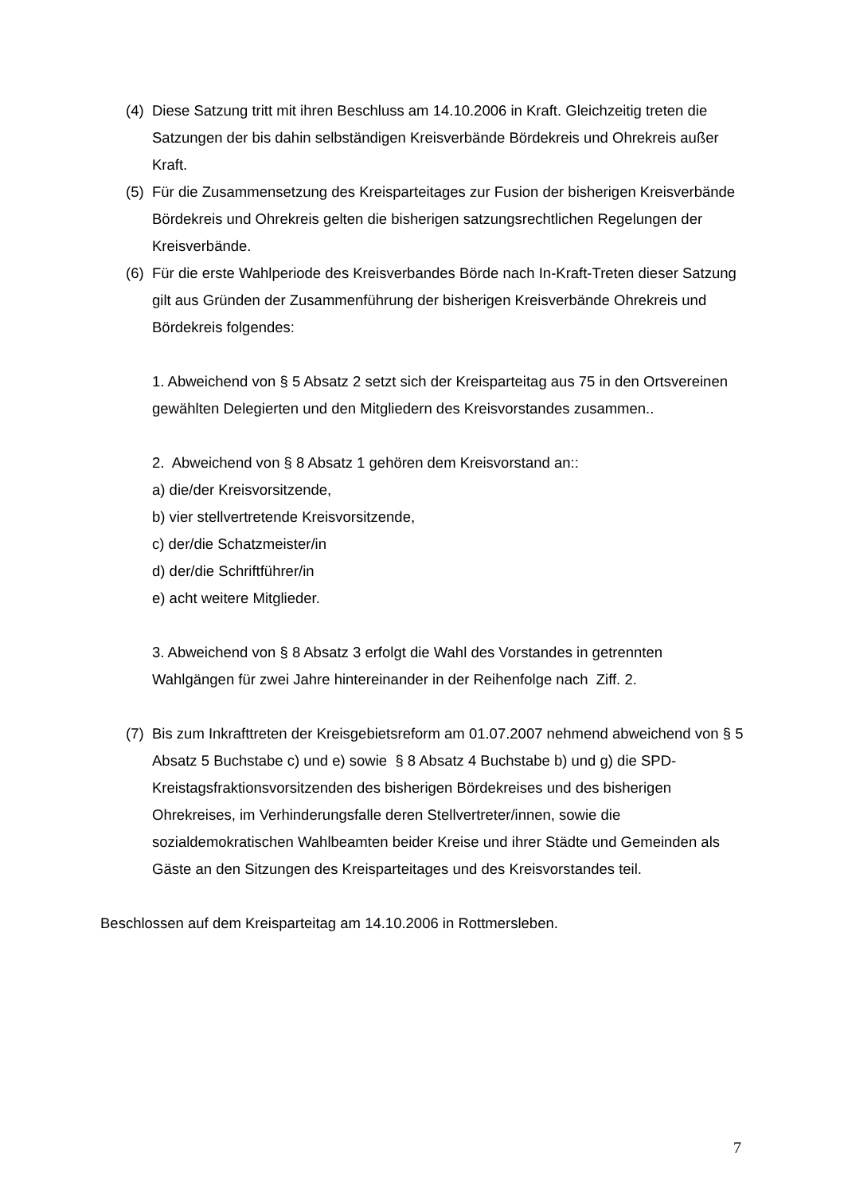(4) Diese Satzung tritt mit ihren Beschluss am 14.10.2006 in Kraft. Gleichzeitig treten die Satzungen der bis dahin selbständigen Kreisverbände Bördekreis und Ohrekreis außer Kraft.
(5) Für die Zusammensetzung des Kreisparteitages zur Fusion der bisherigen Kreisverbände Bördekreis und Ohrekreis gelten die bisherigen satzungsrechtlichen Regelungen der Kreisverbände.
(6) Für die erste Wahlperiode des Kreisverbandes Börde nach In-Kraft-Treten dieser Satzung gilt aus Gründen der Zusammenführung der bisherigen Kreisverbände Ohrekreis und Bördekreis folgendes:
1. Abweichend von § 5 Absatz 2 setzt sich der Kreisparteitag aus 75 in den Ortsvereinen gewählten Delegierten und den Mitgliedern des Kreisvorstandes zusammen..
2. Abweichend von § 8 Absatz 1 gehören dem Kreisvorstand an::
a) die/der Kreisvorsitzende,
b) vier stellvertretende Kreisvorsitzende,
c) der/die Schatzmeister/in
d) der/die Schriftführer/in
e) acht weitere Mitglieder.
3. Abweichend von § 8 Absatz 3 erfolgt die Wahl des Vorstandes in getrennten Wahlgängen für zwei Jahre hintereinander in der Reihenfolge nach Ziff. 2.
(7) Bis zum Inkrafttreten der Kreisgebietsreform am 01.07.2007 nehmend abweichend von § 5 Absatz 5 Buchstabe c) und e) sowie § 8 Absatz 4 Buchstabe b) und g) die SPD- Kreistagsfraktionsvorsitzenden des bisherigen Bördekreises und des bisherigen Ohrekreises, im Verhinderungsfalle deren Stellvertreter/innen, sowie die sozialdemokratischen Wahlbeamten beider Kreise und ihrer Städte und Gemeinden als Gäste an den Sitzungen des Kreisparteitages und des Kreisvorstandes teil.
Beschlossen auf dem Kreisparteitag am 14.10.2006 in Rottmersleben.
7